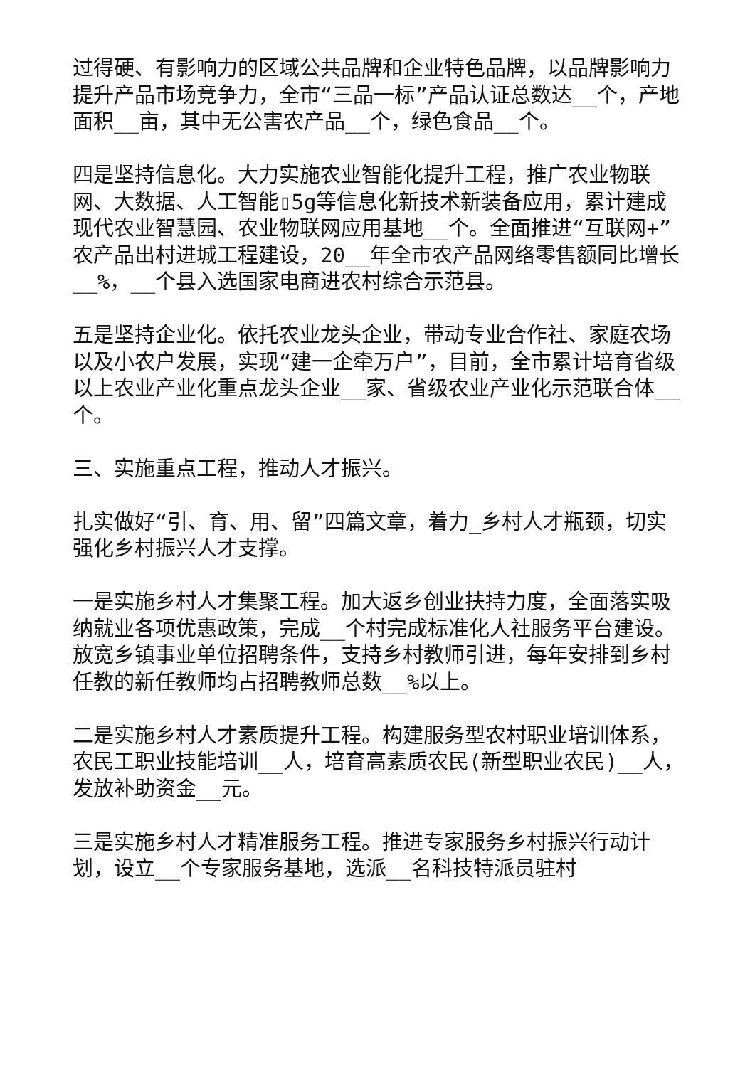过得硬、有影响力的区域公共品牌和企业特色品牌，以品牌影响力提升产品市场竞争力，全市“三品一标”产品认证总数达__个，产地面积__亩，其中无公害农产品__个，绿色食品__个。
四是坚持信息化。大力实施农业智能化提升工程，推广农业物联网、大数据、人工智能▯5g等信息化新技术新装备应用，累计建成现代农业智慧园、农业物联网应用基地__个。全面推进“互联网+”农产品出村进城工程建设，20__年全市农产品网络零售额同比增长__%，__个县入选国家电商进农村综合示范县。
五是坚持企业化。依托农业龙头企业，带动专业合作社、家庭农场以及小农户发展，实现“建一企牵万户”，目前，全市累计培育省级以上农业产业化重点龙头企业__家、省级农业产业化示范联合体__个。
三、实施重点工程，推动人才振兴。
扎实做好“引、育、用、留”四篇文章，着力_乡村人才瓶颈，切实强化乡村振兴人才支撑。
一是实施乡村人才集聚工程。加大返乡创业扶持力度，全面落实吸纳就业各项优惠政策，完成__个村完成标准化人社服务平台建设。放宽乡镇事业单位招聘条件，支持乡村教师引进，每年安排到乡村任教的新任教师均占招聘教师总数__%以上。
二是实施乡村人才素质提升工程。构建服务型农村职业培训体系，农民工职业技能培训__人，培育高素质农民(新型职业农民)__人，发放补助资金__元。
三是实施乡村人才精准服务工程。推进专家服务乡村振兴行动计划，设立__个专家服务基地，选派__名科技特派员驻村